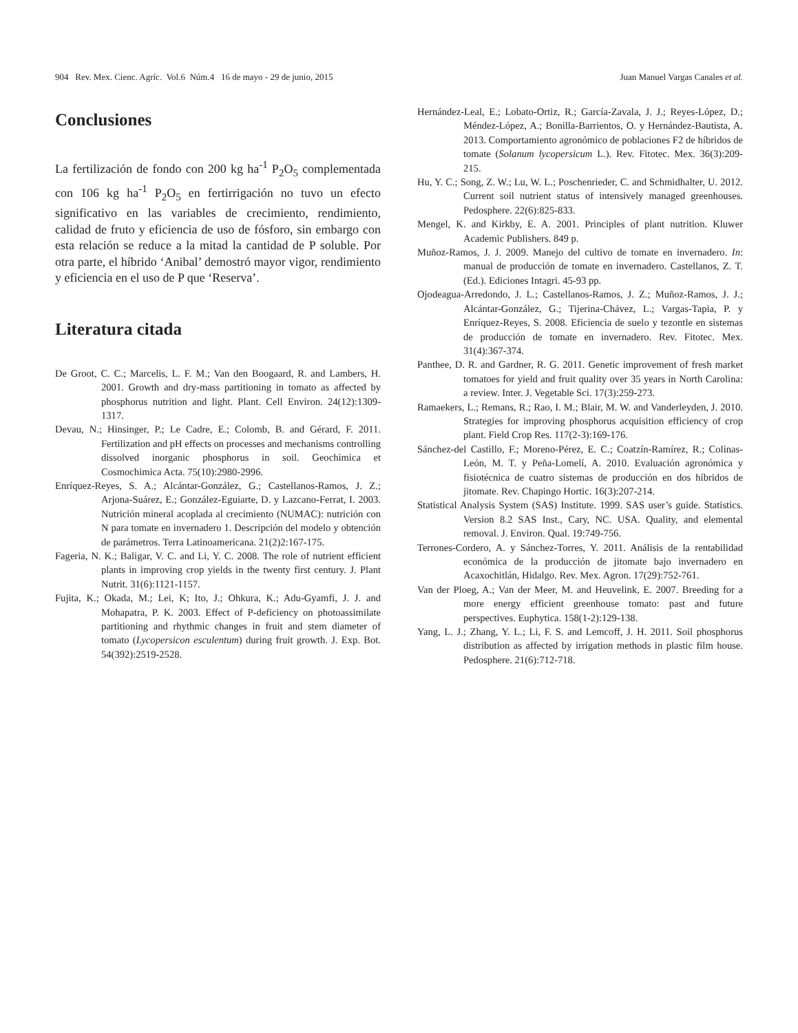904 Rev. Mex. Cienc. Agríc. Vol.6 Núm.4 16 de mayo - 29 de junio, 2015 Juan Manuel Vargas Canales et al.
Conclusiones
La fertilización de fondo con 200 kg ha<sup>-1</sup> P<sub>2</sub>O<sub>5</sub> complementada con 106 kg ha<sup>-1</sup> P<sub>2</sub>O<sub>5</sub> en fertirrigación no tuvo un efecto significativo en las variables de crecimiento, rendimiento, calidad de fruto y eficiencia de uso de fósforo, sin embargo con esta relación se reduce a la mitad la cantidad de P soluble. Por otra parte, el híbrido ‘Anibal’ demostró mayor vigor, rendimiento y eficiencia en el uso de P que ‘Reserva’.
Literatura citada
De Groot, C. C.; Marcelis, L. F. M.; Van den Boogaard, R. and Lambers, H. 2001. Growth and dry-mass partitioning in tomato as affected by phosphorus nutrition and light. Plant. Cell Environ. 24(12):1309-1317.
Devau, N.; Hinsinger, P.; Le Cadre, E.; Colomb, B. and Gérard, F. 2011. Fertilization and pH effects on processes and mechanisms controlling dissolved inorganic phosphorus in soil. Geochimica et Cosmochimica Acta. 75(10):2980-2996.
Enríquez-Reyes, S. A.; Alcántar-González, G.; Castellanos-Ramos, J. Z.; Arjona-Suárez, E.; González-Eguiarte, D. y Lazcano-Ferrat, I. 2003. Nutrición mineral acoplada al crecimiento (NUMAC): nutrición con N para tomate en invernadero 1. Descripción del modelo y obtención de parámetros. Terra Latinoamericana. 21(2)2:167-175.
Fageria, N. K.; Baligar, V. C. and Li, Y. C. 2008. The role of nutrient efficient plants in improving crop yields in the twenty first century. J. Plant Nutrit. 31(6):1121-1157.
Fujita, K.; Okada, M.; Lei, K; Ito, J.; Ohkura, K.; Adu-Gyamfi, J. J. and Mohapatra, P. K. 2003. Effect of P-deficiency on photoassimilate partitioning and rhythmic changes in fruit and stem diameter of tomato (Lycopersicon esculentum) during fruit growth. J. Exp. Bot. 54(392):2519-2528.
Hernández-Leal, E.; Lobato-Ortiz, R.; García-Zavala, J. J.; Reyes-López, D.; Méndez-López, A.; Bonilla-Barrientos, O. y Hernández-Bautista, A. 2013. Comportamiento agronómico de poblaciones F2 de híbridos de tomate (Solanum lycopersicum L.). Rev. Fitotec. Mex. 36(3):209-215.
Hu, Y. C.; Song, Z. W.; Lu, W. L.; Poschenrieder, C. and Schmidhalter, U. 2012. Current soil nutrient status of intensively managed greenhouses. Pedosphere. 22(6):825-833.
Mengel, K. and Kirkby, E. A. 2001. Principles of plant nutrition. Kluwer Academic Publishers. 849 p.
Muñoz-Ramos, J. J. 2009. Manejo del cultivo de tomate en invernadero. In: manual de producción de tomate en invernadero. Castellanos, Z. T. (Ed.). Ediciones Intagri. 45-93 pp.
Ojodeagua-Arredondo, J. L.; Castellanos-Ramos, J. Z.; Muñoz-Ramos, J. J.; Alcántar-González, G.; Tijerina-Chávez, L.; Vargas-Tapia, P. y Enríquez-Reyes, S. 2008. Eficiencia de suelo y tezontle en sistemas de producción de tomate en invernadero. Rev. Fitotec. Mex. 31(4):367-374.
Panthee, D. R. and Gardner, R. G. 2011. Genetic improvement of fresh market tomatoes for yield and fruit quality over 35 years in North Carolina: a review. Inter. J. Vegetable Sci. 17(3):259-273.
Ramaekers, L.; Remans, R.; Rao, I. M.; Blair, M. W. and Vanderleyden, J. 2010. Strategies for improving phosphorus acquisition efficiency of crop plant. Field Crop Res. 117(2-3):169-176.
Sánchez-del Castillo, F.; Moreno-Pérez, E. C.; Coatzín-Ramírez, R.; Colinas-León, M. T. y Peña-Lomelí, A. 2010. Evaluación agronómica y fisiotécnica de cuatro sistemas de producción en dos híbridos de jitomate. Rev. Chapingo Hortic. 16(3):207-214.
Statistical Analysis System (SAS) Institute. 1999. SAS user’s guide. Statistics. Version 8.2 SAS Inst., Cary, NC. USA. Quality, and elemental removal. J. Environ. Qual. 19:749-756.
Terrones-Cordero, A. y Sánchez-Torres, Y. 2011. Análisis de la rentabilidad económica de la producción de jitomate bajo invernadero en Acaxochitlán, Hidalgo. Rev. Mex. Agron. 17(29):752-761.
Van der Ploeg, A.; Van der Meer, M. and Heuvelink, E. 2007. Breeding for a more energy efficient greenhouse tomato: past and future perspectives. Euphytica. 158(1-2):129-138.
Yang, L. J.; Zhang, Y. L.; Li, F. S. and Lemcoff, J. H. 2011. Soil phosphorus distribution as affected by irrigation methods in plastic film house. Pedosphere. 21(6):712-718.